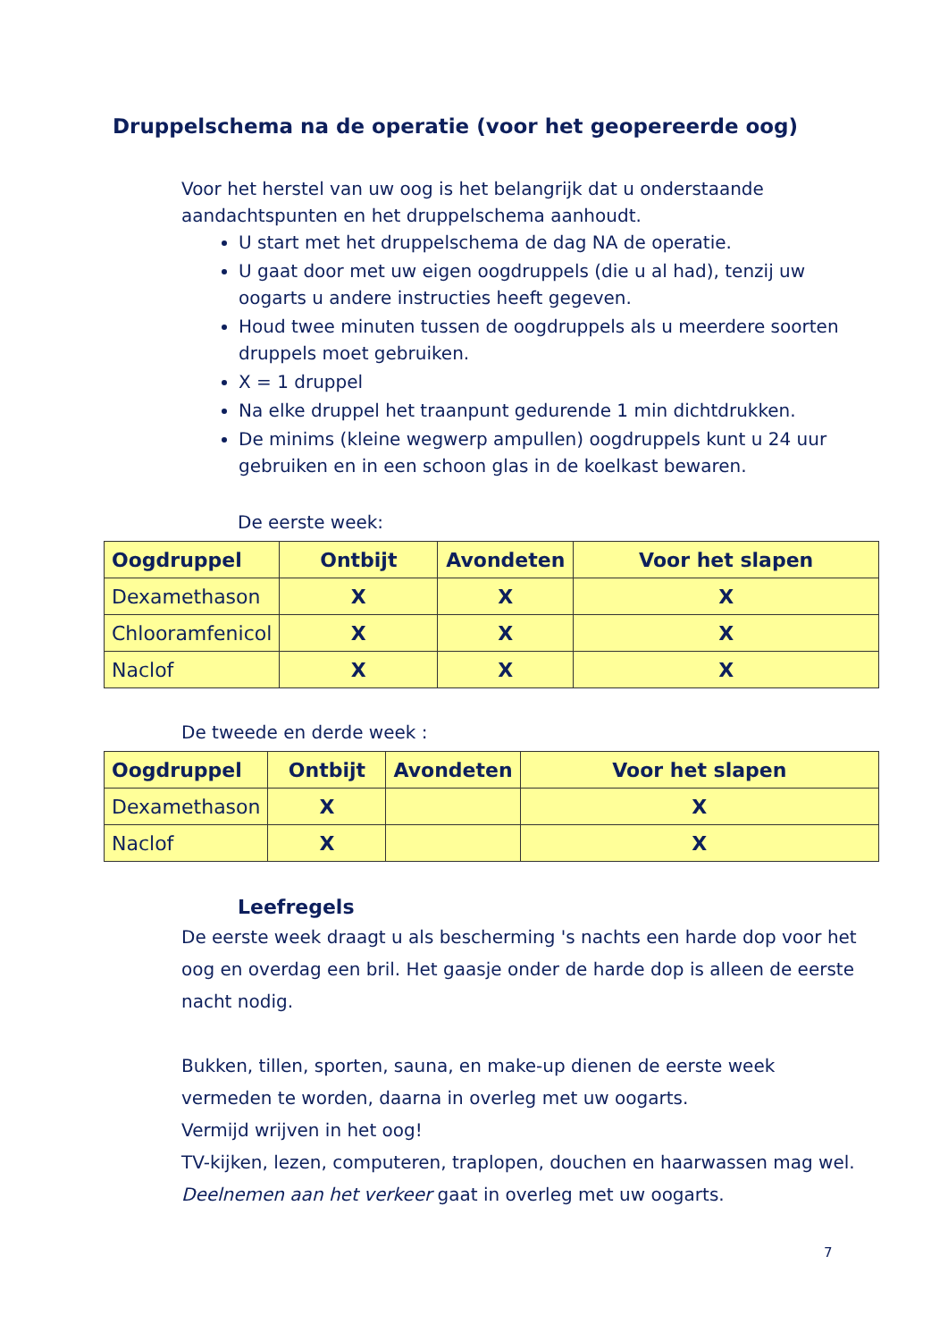Druppelschema na de operatie (voor het geopereerde oog)
Voor het herstel van uw oog is het belangrijk dat u onderstaande aandachtspunten en het druppelschema aanhoudt.
U start met het druppelschema de dag NA de operatie.
U gaat door met uw eigen oogdruppels (die u al had), tenzij uw oogarts u andere instructies heeft gegeven.
Houd twee minuten tussen de oogdruppels als u meerdere soorten druppels moet gebruiken.
X = 1 druppel
Na elke druppel het traanpunt gedurende 1 min dichtdrukken.
De minims (kleine wegwerp ampullen) oogdruppels kunt u 24 uur gebruiken en in een schoon glas in de koelkast bewaren.
De eerste week:
| Oogdruppel | Ontbijt | Avondeten | Voor het slapen |
| --- | --- | --- | --- |
| Dexamethason | X | X | X |
| Chlooramfenicol | X | X | X |
| Naclof | X | X | X |
De tweede en derde week :
| Oogdruppel | Ontbijt | Avondeten | Voor het slapen |
| --- | --- | --- | --- |
| Dexamethason | X | | X |
| Naclof | X | | X |
Leefregels
De eerste week draagt u als bescherming 's nachts een harde dop voor het oog en overdag een bril. Het gaasje onder de harde dop is alleen de eerste nacht nodig.
Bukken, tillen, sporten, sauna, en make-up dienen de eerste week vermeden te worden, daarna in overleg met uw oogarts.
Vermijd wrijven in het oog!
TV-kijken, lezen, computeren, traplopen, douchen en haarwassen mag wel.
Deelnemen aan het verkeer gaat in overleg met uw oogarts.
7